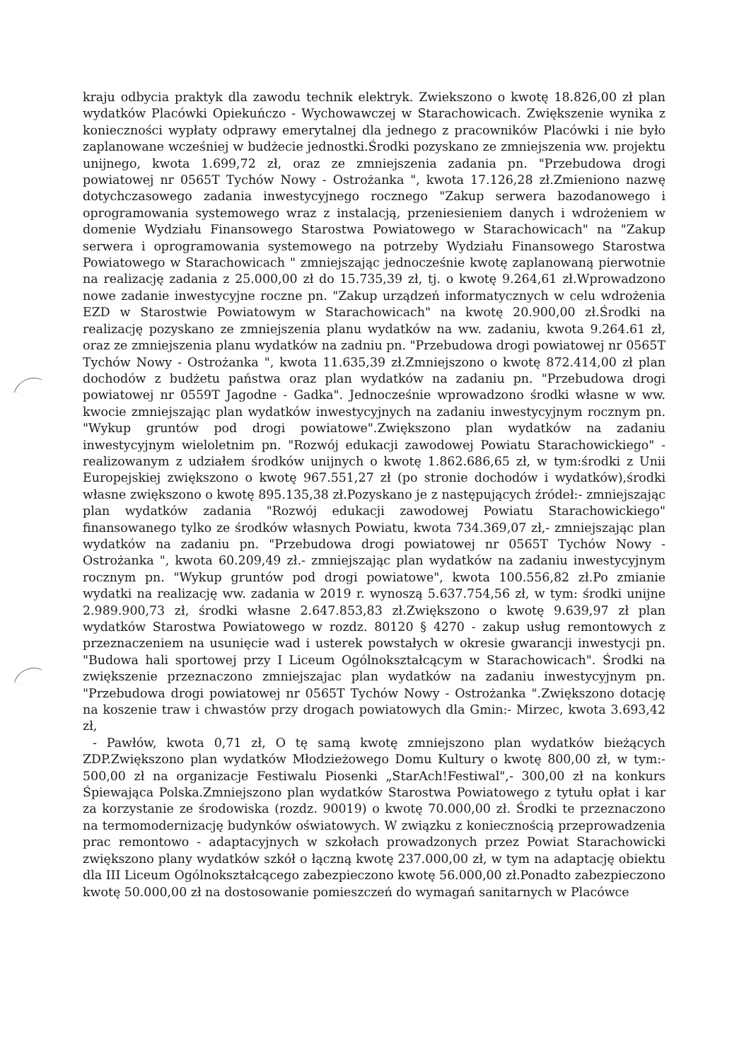kraju odbycia praktyk dla zawodu technik elektryk. Zwiekszono o kwotę 18.826,00 zł plan wydatków Placówki Opiekuńczo - Wychowawczej w Starachowicach. Zwiększenie wynika z konieczności wypłaty odprawy emerytalnej dla jednego z pracowników Placówki i nie było zaplanowane wcześniej w budżecie jednostki.Środki pozyskano ze zmniejszenia ww. projektu unijnego, kwota 1.699,72 zł, oraz ze zmniejszenia zadania pn. "Przebudowa drogi powiatowej nr 0565T Tychów Nowy - Ostrożanka ", kwota 17.126,28 zł.Zmieniono nazwę dotychczasowego zadania inwestycyjnego rocznego "Zakup serwera bazodanowego i oprogramowania systemowego wraz z instalacją, przeniesieniem danych i wdrożeniem w domenie Wydziału Finansowego Starostwa Powiatowego w Starachowicach" na "Zakup serwera i oprogramowania systemowego na potrzeby Wydziału Finansowego Starostwa Powiatowego w Starachowicach " zmniejszając jednocześnie kwotę zaplanowaną pierwotnie na realizację zadania z 25.000,00 zł do 15.735,39 zł, tj. o kwotę 9.264,61 zł.Wprowadzono nowe zadanie inwestycyjne roczne pn. "Zakup urządzeń informatycznych w celu wdrożenia EZD w Starostwie Powiatowym w Starachowicach" na kwotę 20.900,00 zł.Środki na realizację pozyskano ze zmniejszenia planu wydatków na ww. zadaniu, kwota 9.264.61 zł, oraz ze zmniejszenia planu wydatków na zadniu pn. "Przebudowa drogi powiatowej nr 0565T Tychów Nowy - Ostrożanka ", kwota 11.635,39 zł.Zmniejszono o kwotę 872.414,00 zł plan dochodów z budżetu państwa oraz plan wydatków na zadaniu pn. "Przebudowa drogi powiatowej nr 0559T Jagodne - Gadka". Jednocześnie wprowadzono środki własne w ww. kwocie zmniejszając plan wydatków inwestycyjnych na zadaniu inwestycyjnym rocznym pn. "Wykup gruntów pod drogi powiatowe".Zwiększono plan wydatków na zadaniu inwestycyjnym wieloletnim pn. "Rozwój edukacji zawodowej Powiatu Starachowickiego" - realizowanym z udziałem środków unijnych o kwotę 1.862.686,65 zł, w tym:środki z Unii Europejskiej zwiększono o kwotę 967.551,27 zł (po stronie dochodów i wydatków),środki własne zwiększono o kwotę 895.135,38 zł.Pozyskano je z następujących źródeł:- zmniejszając plan wydatków zadania "Rozwój edukacji zawodowej Powiatu Starachowickiego" finansowanego tylko ze środków własnych Powiatu, kwota 734.369,07 zł,- zmniejszając plan wydatków na zadaniu pn. "Przebudowa drogi powiatowej nr 0565T Tychów Nowy - Ostrożanka ", kwota 60.209,49 zł.- zmniejszając plan wydatków na zadaniu inwestycyjnym rocznym pn. "Wykup gruntów pod drogi powiatowe", kwota 100.556,82 zł.Po zmianie wydatki na realizację ww. zadania w 2019 r. wynoszą 5.637.754,56 zł, w tym: środki unijne 2.989.900,73 zł, środki własne 2.647.853,83 zł.Zwiększono o kwotę 9.639,97 zł plan wydatków Starostwa Powiatowego w rozdz. 80120 § 4270 - zakup usług remontowych z przeznaczeniem na usunięcie wad i usterek powstałych w okresie gwarancji inwestycji pn. "Budowa hali sportowej przy I Liceum Ogólnokształcącym w Starachowicach". Środki na zwiększenie przeznaczono zmniejszajac plan wydatków na zadaniu inwestycyjnym pn. "Przebudowa drogi powiatowej nr 0565T Tychów Nowy - Ostrożanka ".Zwiększono dotację na koszenie traw i chwastów przy drogach powiatowych dla Gmin:- Mirzec, kwota 3.693,42 zł,
- Pawłów, kwota 0,71 zł, O tę samą kwotę zmniejszono plan wydatków bieżących ZDP.Zwiększono plan wydatków Młodzieżowego Domu Kultury o kwotę 800,00 zł, w tym:- 500,00 zł na organizacje Festiwalu Piosenki „StarAch!Festiwal",- 300,00 zł na konkurs Śpiewająca Polska.Zmniejszono plan wydatków Starostwa Powiatowego z tytułu opłat i kar za korzystanie ze środowiska (rozdz. 90019) o kwotę 70.000,00 zł. Środki te przeznaczono na termomodernizację budynków oświatowych. W związku z koniecznością przeprowadzenia prac remontowo - adaptacyjnych w szkołach prowadzonych przez Powiat Starachowicki zwiększono plany wydatków szkół o łączną kwotę 237.000,00 zł, w tym na adaptację obiektu dla III Liceum Ogólnokształcącego zabezpieczono kwotę 56.000,00 zł.Ponadto zabezpieczono kwotę 50.000,00 zł na dostosowanie pomieszczeń do wymagań sanitarnych w Placówce